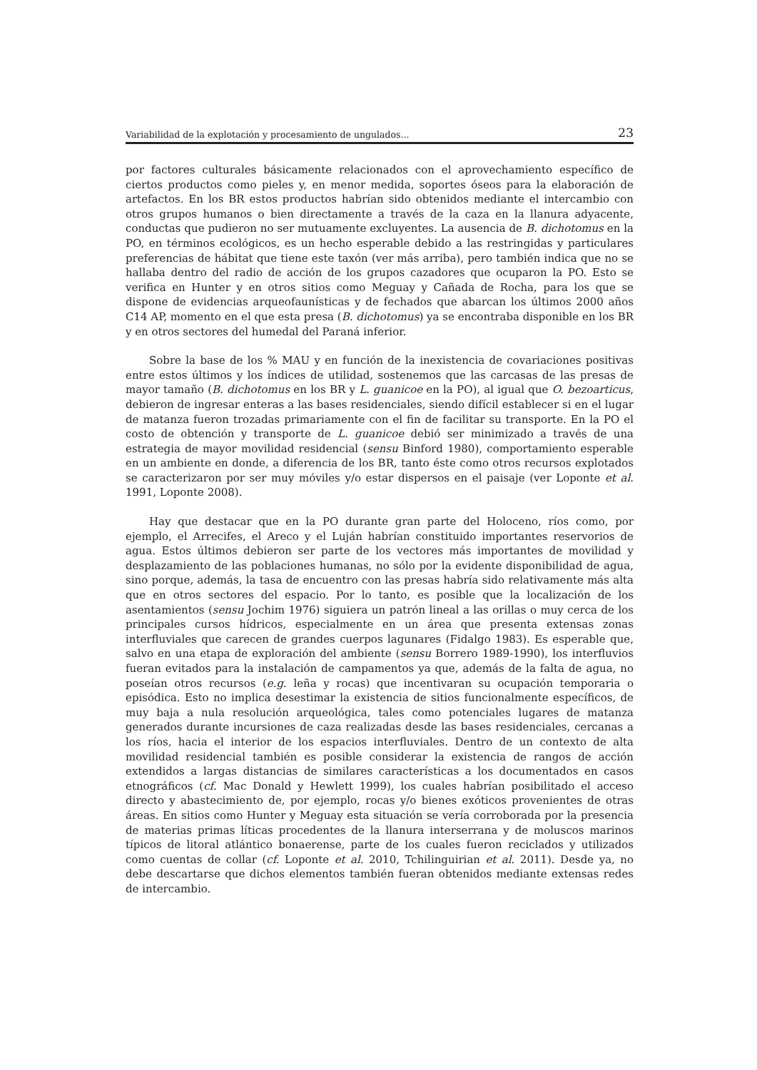Variabilidad de la explotación y procesamiento de ungulados... 23
por factores culturales básicamente relacionados con el aprovechamiento específico de ciertos productos como pieles y, en menor medida, soportes óseos para la elaboración de artefactos. En los BR estos productos habrían sido obtenidos mediante el intercambio con otros grupos humanos o bien directamente a través de la caza en la llanura adyacente, conductas que pudieron no ser mutuamente excluyentes. La ausencia de B. dichotomus en la PO, en términos ecológicos, es un hecho esperable debido a las restringidas y particulares preferencias de hábitat que tiene este taxón (ver más arriba), pero también indica que no se hallaba dentro del radio de acción de los grupos cazadores que ocuparon la PO. Esto se verifica en Hunter y en otros sitios como Meguay y Cañada de Rocha, para los que se dispone de evidencias arqueofaunísticas y de fechados que abarcan los últimos 2000 años C14 AP, momento en el que esta presa (B. dichotomus) ya se encontraba disponible en los BR y en otros sectores del humedal del Paraná inferior.
Sobre la base de los % MAU y en función de la inexistencia de covariaciones positivas entre estos últimos y los índices de utilidad, sostenemos que las carcasas de las presas de mayor tamaño (B. dichotomus en los BR y L. guanicoe en la PO), al igual que O. bezoarticus, debieron de ingresar enteras a las bases residenciales, siendo difícil establecer si en el lugar de matanza fueron trozadas primariamente con el fin de facilitar su transporte. En la PO el costo de obtención y transporte de L. guanicoe debió ser minimizado a través de una estrategia de mayor movilidad residencial (sensu Binford 1980), comportamiento esperable en un ambiente en donde, a diferencia de los BR, tanto éste como otros recursos explotados se caracterizaron por ser muy móviles y/o estar dispersos en el paisaje (ver Loponte et al. 1991, Loponte 2008).
Hay que destacar que en la PO durante gran parte del Holoceno, ríos como, por ejemplo, el Arrecifes, el Areco y el Luján habrían constituido importantes reservorios de agua. Estos últimos debieron ser parte de los vectores más importantes de movilidad y desplazamiento de las poblaciones humanas, no sólo por la evidente disponibilidad de agua, sino porque, además, la tasa de encuentro con las presas habría sido relativamente más alta que en otros sectores del espacio. Por lo tanto, es posible que la localización de los asentamientos (sensu Jochim 1976) siguiera un patrón lineal a las orillas o muy cerca de los principales cursos hídricos, especialmente en un área que presenta extensas zonas interfluviales que carecen de grandes cuerpos lagunares (Fidalgo 1983). Es esperable que, salvo en una etapa de exploración del ambiente (sensu Borrero 1989-1990), los interfluvios fueran evitados para la instalación de campamentos ya que, además de la falta de agua, no poseían otros recursos (e.g. leña y rocas) que incentivaran su ocupación temporaria o episódica. Esto no implica desestimar la existencia de sitios funcionalmente específicos, de muy baja a nula resolución arqueológica, tales como potenciales lugares de matanza generados durante incursiones de caza realizadas desde las bases residenciales, cercanas a los ríos, hacia el interior de los espacios interfluviales. Dentro de un contexto de alta movilidad residencial también es posible considerar la existencia de rangos de acción extendidos a largas distancias de similares características a los documentados en casos etnográficos (cf. Mac Donald y Hewlett 1999), los cuales habrían posibilitado el acceso directo y abastecimiento de, por ejemplo, rocas y/o bienes exóticos provenientes de otras áreas. En sitios como Hunter y Meguay esta situación se vería corroborada por la presencia de materias primas líticas procedentes de la llanura interserrana y de moluscos marinos típicos de litoral atlántico bonaerense, parte de los cuales fueron reciclados y utilizados como cuentas de collar (cf. Loponte et al. 2010, Tchilinguirian et al. 2011). Desde ya, no debe descartarse que dichos elementos también fueran obtenidos mediante extensas redes de intercambio.